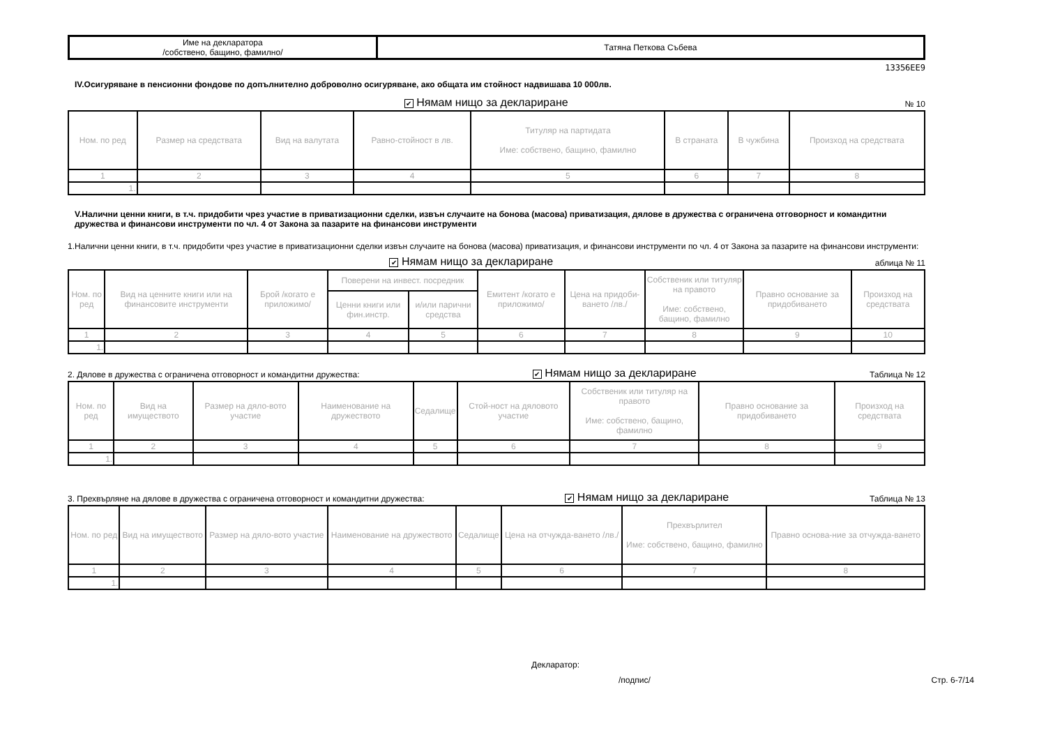| Име на декларатора /собствено, бащино, фамилно/ | Татяна Петкова Събева |
13356EE9
IV.Осигуряване в пенсионни фондове по допълнително доброволно осигуряване, ако общата им стойност надвишава 10 000лв.
✔ Нямам нищо за деклариране № 10
| Ном. по ред | Размер на средствата | Вид на валутата | Равно-стойност в лв. | Титуляр на партидата Име: собствено, бащино, фамилно | В страната | В чужбина | Произход на средствата |
| --- | --- | --- | --- | --- | --- | --- | --- |
| 1 | 2 | 3 | 4 | 5 | 6 | 7 | 8 |
| 1. | | | | | | | |
V.Налични ценни книги, в т.ч. придобити чрез участие в приватизационни сделки, извън случаите на бонова (масова) приватизация, дялове в дружества с ограничена отговорност и командитни дружества и финансови инструменти по чл. 4 от Закона за пазарите на финансови инструменти
1.Налични ценни книги, в т.ч. придобити чрез участие в приватизационни сделки извън случаите на бонова (масова) приватизация, и финансови инструменти по чл. 4 от Закона за пазарите на финансови инструменти:
✔ Нямам нищо за деклариране аблица № 11
| Ном. по ред | Вид на ценните книги или на финансовите инструменти | Брой /когато е приложимо/ | Поверени на инвест. посредник | | Емитент /когато е приложимо/ | Цена на придоби-ването /лв./ | Собственик или титуляр на правото Име: собствено, бащино, фамилно | Правно основание за придобиването | Произход на средствата |
| --- | --- | --- | --- | --- | --- | --- | --- | --- | --- |
| | | | Ценни книги или фин.инстр. | и/или парични средства | | | | | |
| 1 | 2 | 3 | 4 | 5 | 6 | 7 | 8 | 9 | 10 |
| 1. | | | | | | | | | |
2. Дялове в дружества с ограничена отговорност и командитни дружества: ✔ Нямам нищо за деклариране Таблица № 12
| Ном. по ред | Вид на имуществото | Размер на дяло-вото участие | Наименование на дружеството | Седалище | Стой-ност на дяловото участие | Собственик или титуляр на правото Име: собствено, бащино, фамилно | Правно основание за придобиването | Произход на средствата |
| --- | --- | --- | --- | --- | --- | --- | --- | --- |
| 1 | 2 | 3 | 4 | 5 | 6 | 7 | 8 | 9 |
| 1. | | | | | | | | |
3. Прехвърляне на дялове в дружества с ограничена отговорност и командитни дружества: ✔ Нямам нищо за деклариране Таблица № 13
| Ном. по ред | Вид на имуществото | Размер на дяло-вото участие | Наименование на дружеството | Седалище | Цена на отчужда-ването /лв./ | Прехвърлител Име: собствено, бащино, фамилно | Правно основа-ние за отчужда-ването |
| --- | --- | --- | --- | --- | --- | --- | --- |
| 1 | 2 | 3 | 4 | 5 | 6 | 7 | 8 |
| 1. | | | | | | | |
Декларатор:
/подпис/ Стр. 6-7/14